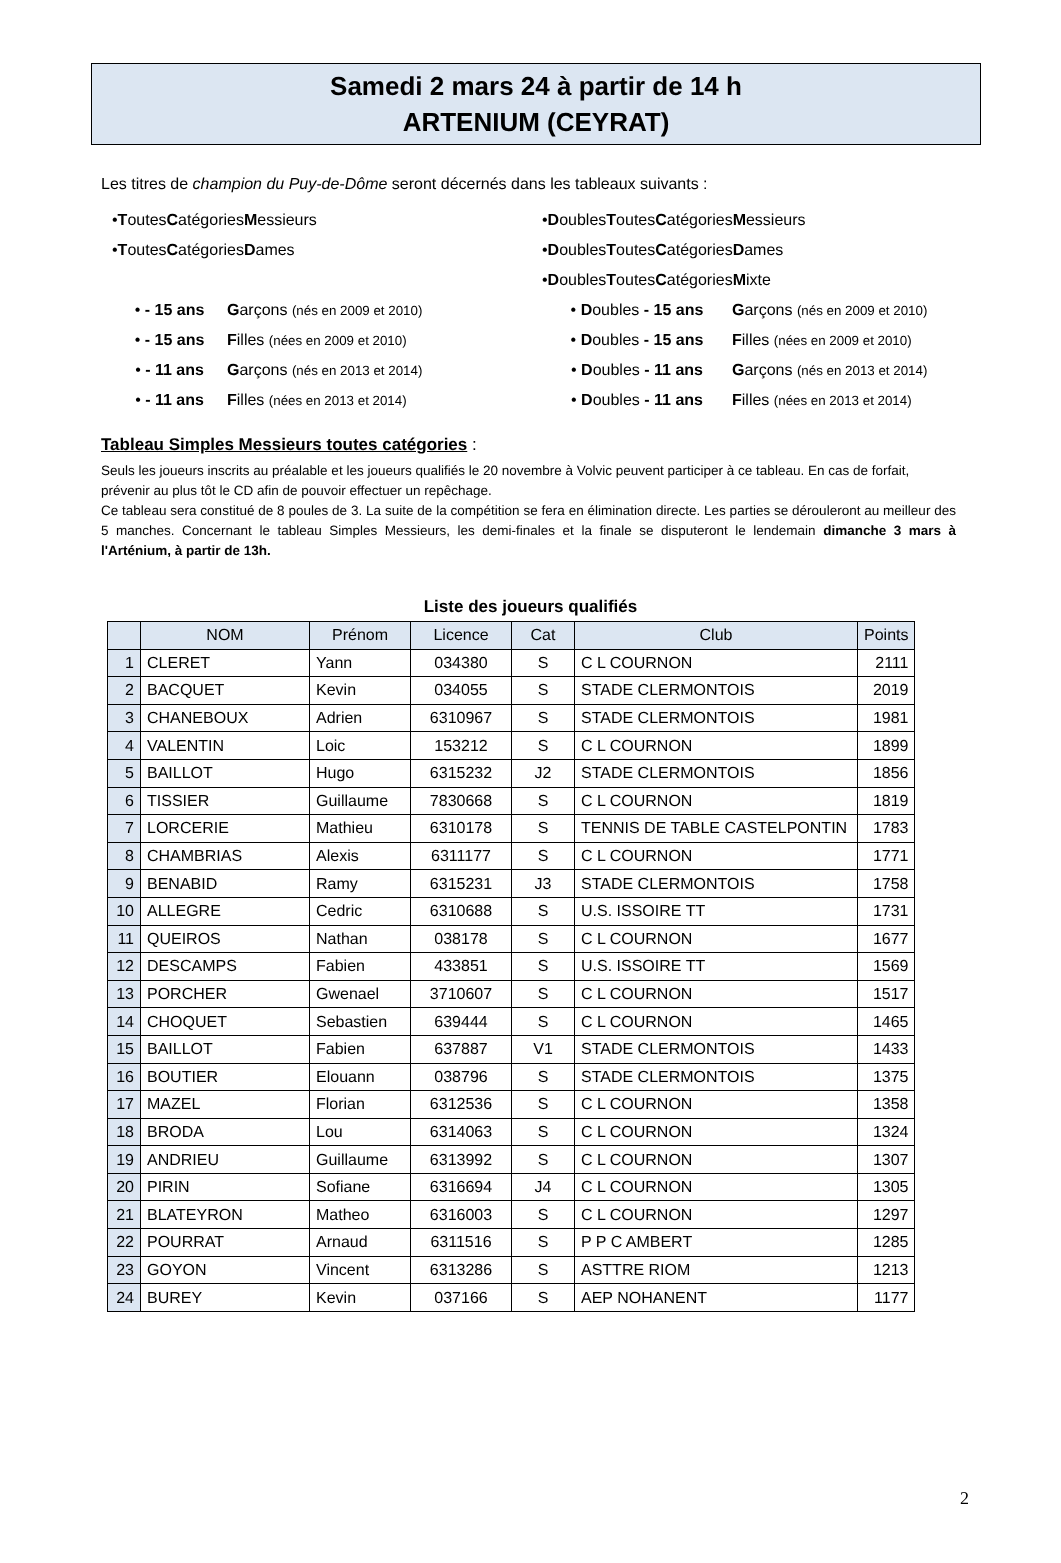Samedi 2 mars 24 à partir de 14 h
ARTENIUM (CEYRAT)
Les titres de champion du Puy-de-Dôme seront décernés dans les tableaux suivants :
• T outes C atégories M essieurs
• T outes C atégories D ames
• - 15 ans Garçons (nés en 2009 et 2010)
• - 15 ans Filles (nées en 2009 et 2010)
• - 11 ans Garçons (nés en 2013 et 2014)
• - 11 ans Filles (nées en 2013 et 2014)
• D oubles T outes C atégories M essieurs
• D oubles T outes C atégories D ames
• D oubles T outes C atégories M ixte
• Doubles - 15 ans Garçons (nés en 2009 et 2010)
• Doubles - 15 ans Filles (nées en 2009 et 2010)
• Doubles - 11 ans Garçons (nés en 2013 et 2014)
• Doubles - 11 ans Filles (nées en 2013 et 2014)
Tableau Simples Messieurs toutes catégories :
Seuls les joueurs inscrits au préalable et les joueurs qualifiés le 20 novembre à Volvic peuvent participer à ce tableau. En cas de forfait, prévenir au plus tôt le CD afin de pouvoir effectuer un repêchage.
Ce tableau sera constitué de 8 poules de 3. La suite de la compétition se fera en élimination directe. Les parties se dérouleront au meilleur des 5 manches. Concernant le tableau Simples Messieurs, les demi-finales et la finale se disputeront le lendemain dimanche 3 mars à l'Arténium, à partir de 13h.
Liste des joueurs qualifiés
| | NOM | Prénom | Licence | Cat | Club | Points |
| --- | --- | --- | --- | --- | --- | --- |
| 1 | CLERET | Yann | 034380 | S | C L COURNON | 2111 |
| 2 | BACQUET | Kevin | 034055 | S | STADE CLERMONTOIS | 2019 |
| 3 | CHANEBOUX | Adrien | 6310967 | S | STADE CLERMONTOIS | 1981 |
| 4 | VALENTIN | Loic | 153212 | S | C L COURNON | 1899 |
| 5 | BAILLOT | Hugo | 6315232 | J2 | STADE CLERMONTOIS | 1856 |
| 6 | TISSIER | Guillaume | 7830668 | S | C L COURNON | 1819 |
| 7 | LORCERIE | Mathieu | 6310178 | S | TENNIS DE TABLE CASTELPONTIN | 1783 |
| 8 | CHAMBRIAS | Alexis | 6311177 | S | C L COURNON | 1771 |
| 9 | BENABID | Ramy | 6315231 | J3 | STADE CLERMONTOIS | 1758 |
| 10 | ALLEGRE | Cedric | 6310688 | S | U.S. ISSOIRE TT | 1731 |
| 11 | QUEIROS | Nathan | 038178 | S | C L COURNON | 1677 |
| 12 | DESCAMPS | Fabien | 433851 | S | U.S. ISSOIRE TT | 1569 |
| 13 | PORCHER | Gwenael | 3710607 | S | C L COURNON | 1517 |
| 14 | CHOQUET | Sebastien | 639444 | S | C L COURNON | 1465 |
| 15 | BAILLOT | Fabien | 637887 | V1 | STADE CLERMONTOIS | 1433 |
| 16 | BOUTIER | Elouann | 038796 | S | STADE CLERMONTOIS | 1375 |
| 17 | MAZEL | Florian | 6312536 | S | C L COURNON | 1358 |
| 18 | BRODA | Lou | 6314063 | S | C L COURNON | 1324 |
| 19 | ANDRIEU | Guillaume | 6313992 | S | C L COURNON | 1307 |
| 20 | PIRIN | Sofiane | 6316694 | J4 | C L COURNON | 1305 |
| 21 | BLATEYRON | Matheo | 6316003 | S | C L COURNON | 1297 |
| 22 | POURRAT | Arnaud | 6311516 | S | P P C AMBERT | 1285 |
| 23 | GOYON | Vincent | 6313286 | S | ASTTRE RIOM | 1213 |
| 24 | BUREY | Kevin | 037166 | S | AEP NOHANENT | 1177 |
2